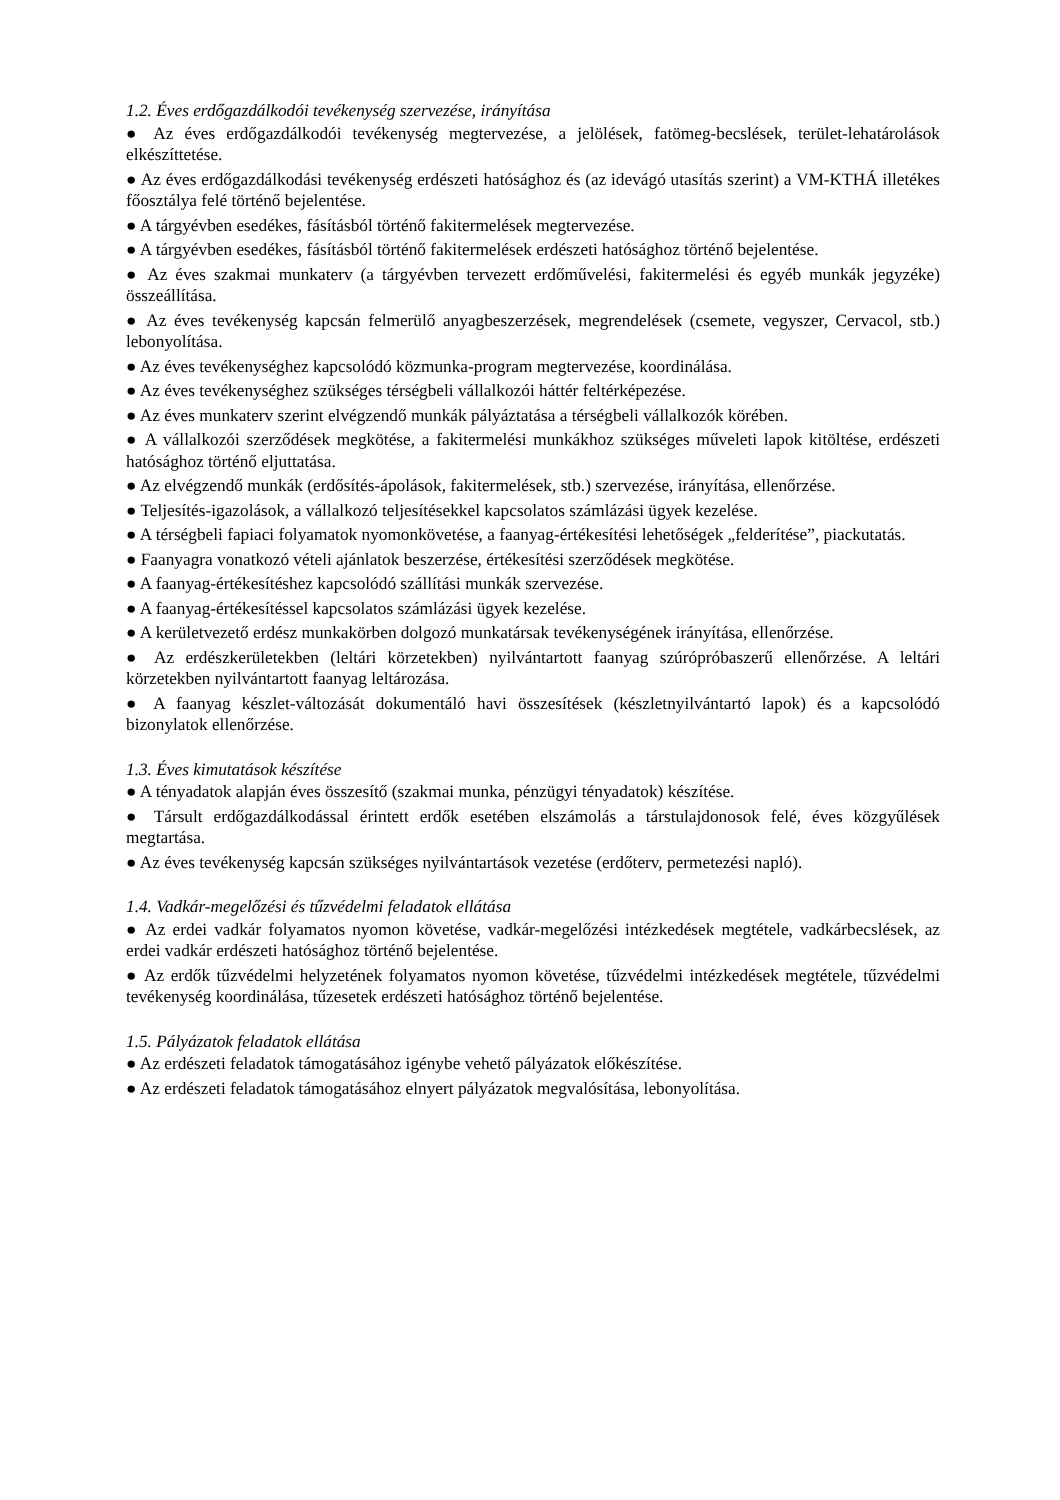1.2. Éves erdőgazdálkodói tevékenység szervezése, irányítása
● Az éves erdőgazdálkodói tevékenység megtervezése, a jelölések, fatömeg-becslések, terület-lehatárolások elkészíttetése.
● Az éves erdőgazdálkodási tevékenység erdészeti hatósághoz és (az idevágó utasítás szerint) a VM-KTHÁ illetékes főosztálya felé történő bejelentése.
● A tárgyévben esedékes, fásításból történő fakitermelések megtervezése.
● A tárgyévben esedékes, fásításból történő fakitermelések erdészeti hatósághoz történő bejelentése.
● Az éves szakmai munkaterv (a tárgyévben tervezett erdőművelési, fakitermelési és egyéb munkák jegyzéke) összeállítása.
● Az éves tevékenység kapcsán felmerülő anyagbeszerzések, megrendelések (csemete, vegyszer, Cervacol, stb.) lebonyolítása.
● Az éves tevékenységhez kapcsolódó közmunka-program megtervezése, koordinálása.
● Az éves tevékenységhez szükséges térségbeli vállalkozói háttér feltérképezése.
● Az éves munkaterv szerint elvégzendő munkák pályáztatása a térségbeli vállalkozók körében.
● A vállalkozói szerződések megkötése, a fakitermelési munkákhoz szükséges műveleti lapok kitöltése, erdészeti hatósághoz történő eljuttatása.
● Az elvégzendő munkák (erdősítés-ápolások, fakitermelések, stb.) szervezése, irányítása, ellenőrzése.
● Teljesítés-igazolások, a vállalkozó teljesítésekkel kapcsolatos számlázási ügyek kezelése.
● A térségbeli fapiaci folyamatok nyomonkövetése, a faanyag-értékesítési lehetőségek „felderítése”, piackutatás.
● Faanyagra vonatkozó vételi ajánlatok beszerzése, értékesítési szerződések megkötése.
● A faanyag-értékesítéshez kapcsolódó szállítási munkák szervezése.
● A faanyag-értékesítéssel kapcsolatos számlázási ügyek kezelése.
● A kerületvezető erdész munkakörben dolgozó munkatársak tevékenységének irányítása, ellenőrzése.
● Az erdészkerületekben (leltári körzetekben) nyilvántartott faanyag szúrópróbaszerű ellenőrzése. A leltári körzetekben nyilvántartott faanyag leltározása.
● A faanyag készlet-változását dokumentáló havi összesítések (készletnyilvántartó lapok) és a kapcsolódó bizonylatok ellenőrzése.
1.3. Éves kimutatások készítése
● A tényadatok alapján éves összesítő (szakmai munka, pénzügyi tényadatok) készítése.
● Társult erdőgazdálkodással érintett erdők esetében elszámolás a társtulajdonosok felé, éves közgyűlések megtartása.
● Az éves tevékenység kapcsán szükséges nyilvántartások vezetése (erdőterv, permetezési napló).
1.4. Vadkár-megelőzési és tűzvédelmi feladatok ellátása
● Az erdei vadkár folyamatos nyomon követése, vadkár-megelőzési intézkedések megtétele, vadkárbecslések, az erdei vadkár erdészeti hatósághoz történő bejelentése.
● Az erdők tűzvédelmi helyzetének folyamatos nyomon követése, tűzvédelmi intézkedések megtétele, tűzvédelmi tevékenység koordinálása, tűzesetek erdészeti hatósághoz történő bejelentése.
1.5. Pályázatok feladatok ellátása
● Az erdészeti feladatok támogatásához igénybe vehető pályázatok előkészítése.
● Az erdészeti feladatok támogatásához elnyert pályázatok megvalósítása, lebonyolítása.